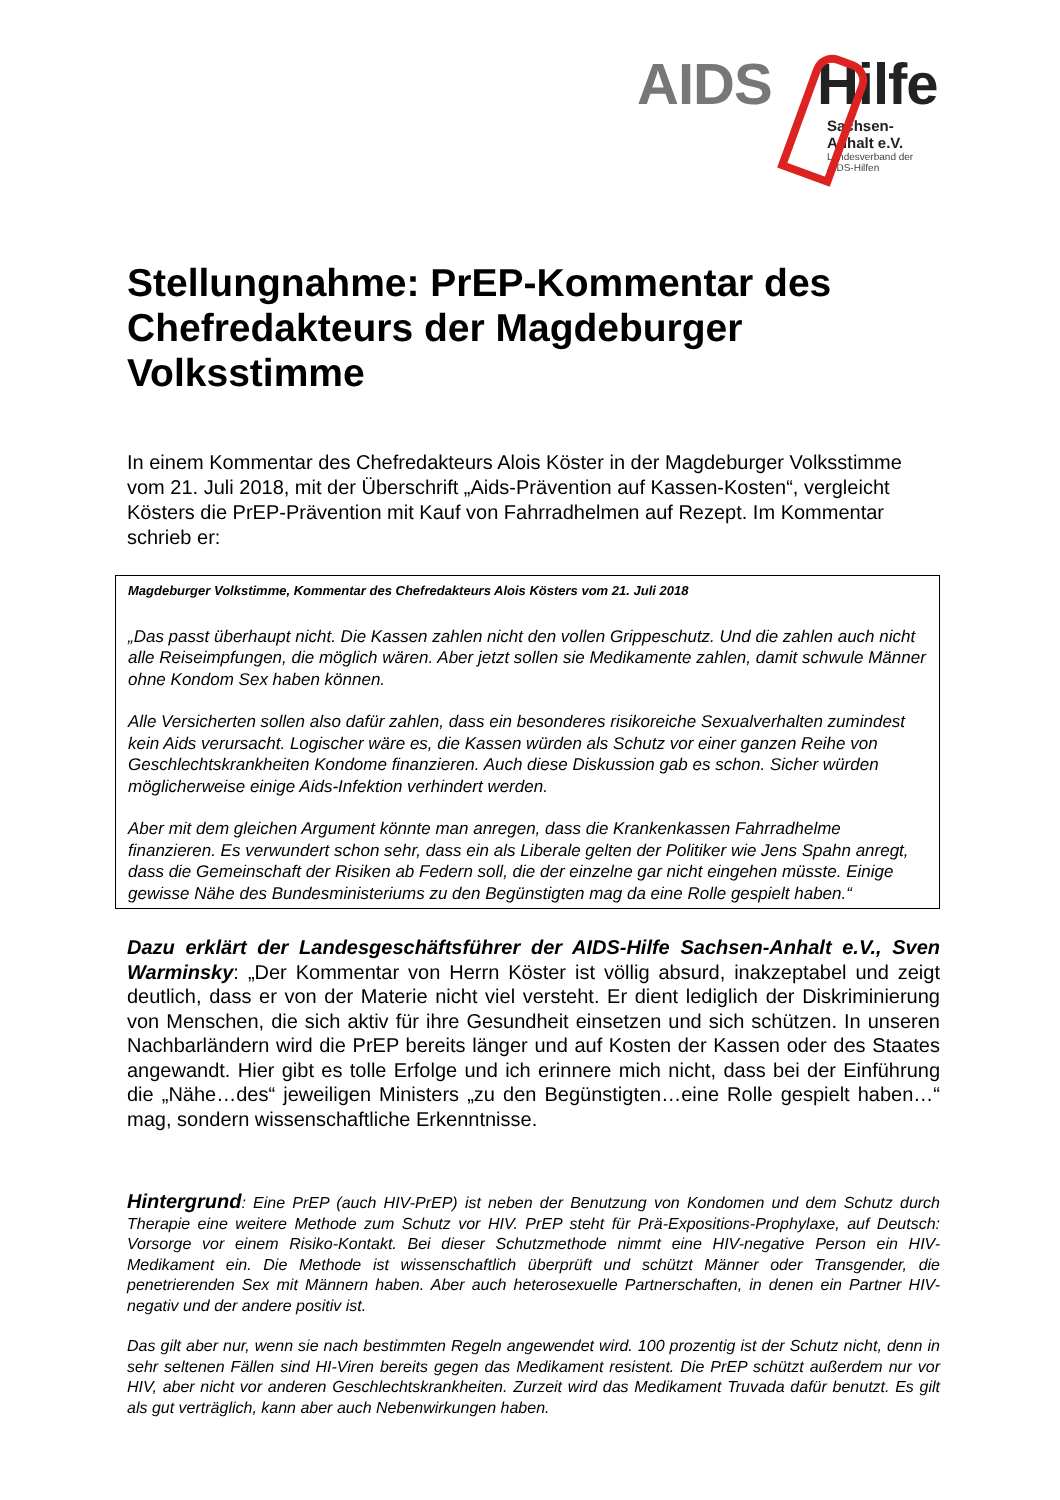AIDS Hilfe
Sachsen-Anhalt e.V.
Landesverband der AIDS-Hilfen
Stellungnahme: PrEP-Kommentar des Chefredakteurs der Magdeburger Volksstimme
In einem Kommentar des Chefredakteurs Alois Köster in der Magdeburger Volksstimme vom 21. Juli 2018, mit der Überschrift „Aids-Prävention auf Kassen-Kosten“, vergleicht Kösters die PrEP-Prävention mit Kauf von Fahrradhelmen auf Rezept. Im Kommentar schrieb er:
Magdeburger Volkstimme, Kommentar des Chefredakteurs Alois Kösters vom 21. Juli 2018
„Das passt überhaupt nicht. Die Kassen zahlen nicht den vollen Grippeschutz. Und die zahlen auch nicht alle Reiseimpfungen, die möglich wären. Aber jetzt sollen sie Medikamente zahlen, damit schwule Männer ohne Kondom Sex haben können.
Alle Versicherten sollen also dafür zahlen, dass ein besonderes risikoreiche Sexualverhalten zumindest kein Aids verursacht. Logischer wäre es, die Kassen würden als Schutz vor einer ganzen Reihe von Geschlechtskrankheiten Kondome finanzieren. Auch diese Diskussion gab es schon. Sicher würden möglicherweise einige Aids-Infektion verhindert werden.
Aber mit dem gleichen Argument könnte man anregen, dass die Krankenkassen Fahrradhelme finanzieren. Es verwundert schon sehr, dass ein als Liberale gelten der Politiker wie Jens Spahn anregt, dass die Gemeinschaft der Risiken ab Federn soll, die der einzelne gar nicht eingehen müsste. Einige gewisse Nähe des Bundesministeriums zu den Begünstigten mag da eine Rolle gespielt haben.“
Dazu erklärt der Landesgeschäftsführer der AIDS-Hilfe Sachsen-Anhalt e.V., Sven Warminsky: „Der Kommentar von Herrn Köster ist völlig absurd, inakzeptabel und zeigt deutlich, dass er von der Materie nicht viel versteht. Er dient lediglich der Diskriminierung von Menschen, die sich aktiv für ihre Gesundheit einsetzen und sich schützen. In unseren Nachbarländern wird die PrEP bereits länger und auf Kosten der Kassen oder des Staates angewandt. Hier gibt es tolle Erfolge und ich erinnere mich nicht, dass bei der Einführung die „Nähe…des“ jeweiligen Ministers „zu den Begünstigten…eine Rolle gespielt haben…“ mag, sondern wissenschaftliche Erkenntnisse.
Hintergrund: Eine PrEP (auch HIV-PrEP) ist neben der Benutzung von Kondomen und dem Schutz durch Therapie eine weitere Methode zum Schutz vor HIV. PrEP steht für Prä-Expositions-Prophylaxe, auf Deutsch: Vorsorge vor einem Risiko-Kontakt. Bei dieser Schutzmethode nimmt eine HIV-negative Person ein HIV-Medikament ein. Die Methode ist wissenschaftlich überprüft und schützt Männer oder Transgender, die penetrierenden Sex mit Männern haben. Aber auch heterosexuelle Partnerschaften, in denen ein Partner HIV-negativ und der andere positiv ist.
Das gilt aber nur, wenn sie nach bestimmten Regeln angewendet wird. 100 prozentig ist der Schutz nicht, denn in sehr seltenen Fällen sind HI-Viren bereits gegen das Medikament resistent. Die PrEP schützt außerdem nur vor HIV, aber nicht vor anderen Geschlechtskrankheiten. Zurzeit wird das Medikament Truvada dafür benutzt. Es gilt als gut verträglich, kann aber auch Nebenwirkungen haben.